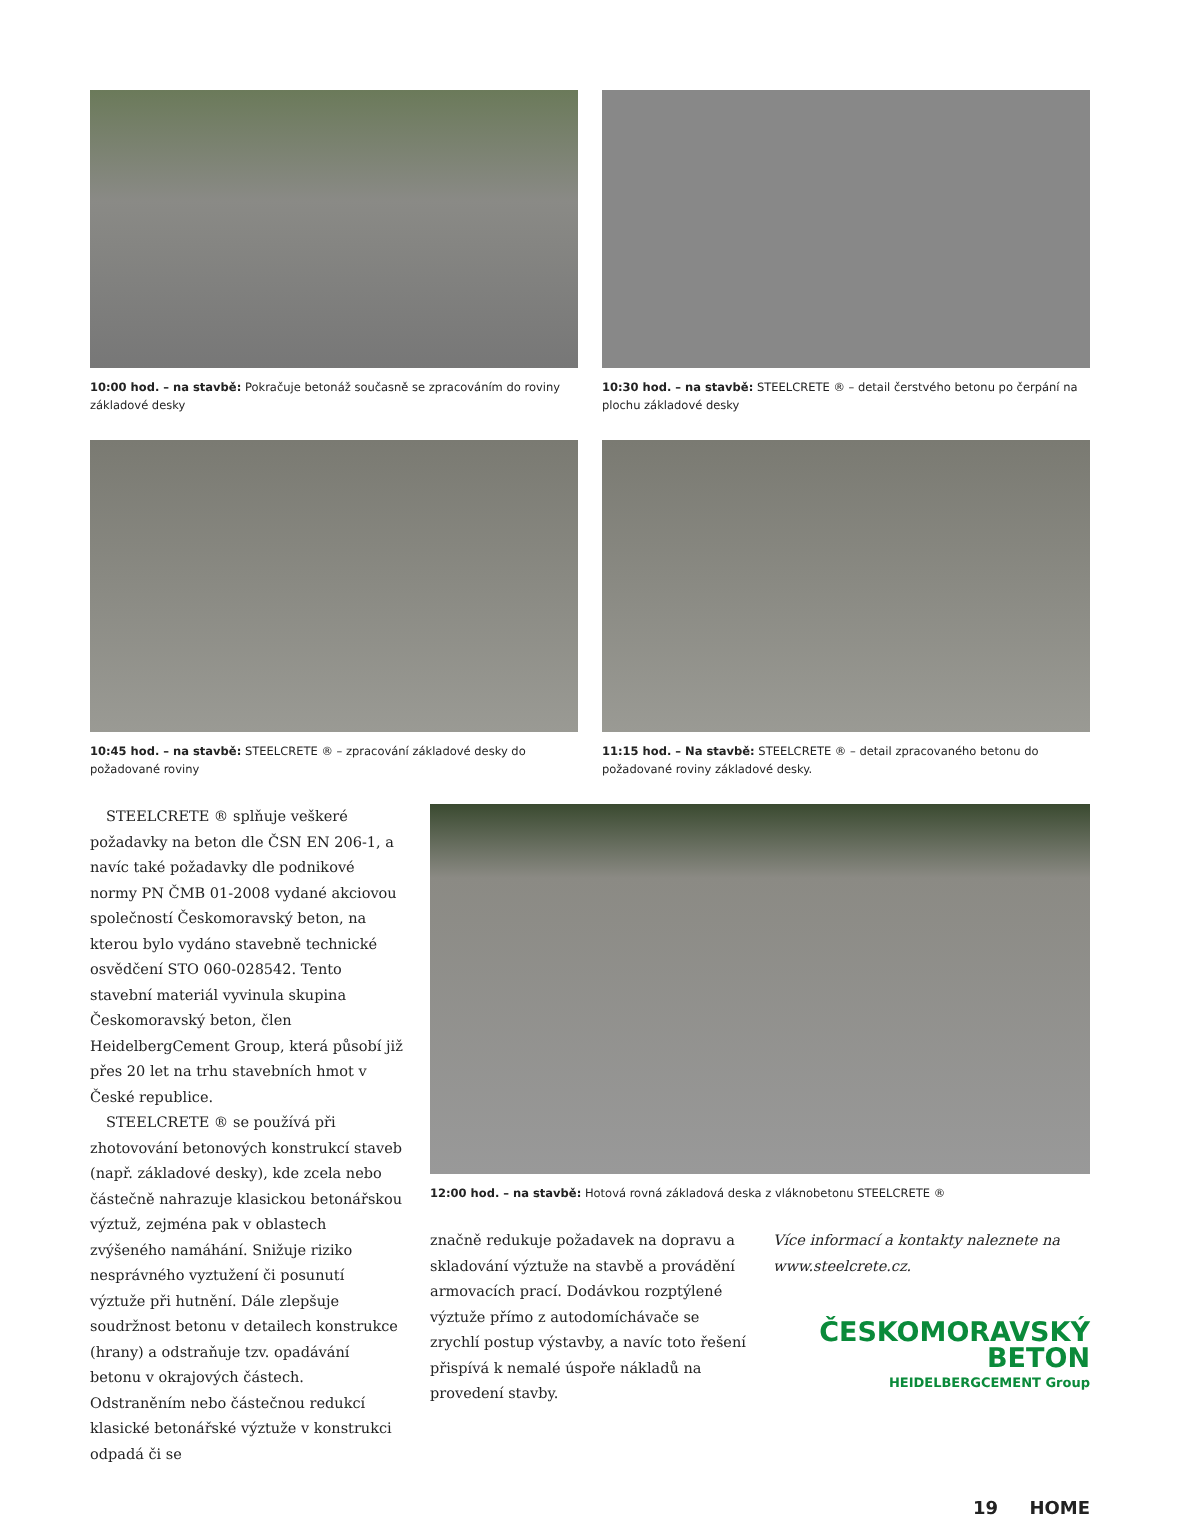10:00 hod. – na stavbě: Pokračuje betonáž současně se zpracováním do roviny základové desky
10:30 hod. – na stavbě: STEELCRETE ® – detail čerstvého betonu po čerpání na plochu základové desky
10:45 hod. – na stavbě: STEELCRETE ® – zpracování základové desky do požadované roviny
11:15 hod. – Na stavbě: STEELCRETE ® – detail zpracovaného betonu do požadované roviny základové desky.
STEELCRETE ® splňuje veškeré požadavky na beton dle ČSN EN 206-1, a navíc také požadavky dle podnikové normy PN ČMB 01-2008 vydané akciovou společností Českomoravský beton, na kterou bylo vydáno stavebně technické osvědčení STO 060-028542. Tento stavební materiál vyvinula skupina Českomoravský beton, člen HeidelbergCement Group, která působí již přes 20 let na trhu stavebních hmot v České republice.
STEELCRETE ® se používá při zhotovování betonových konstrukcí staveb (např. základové desky), kde zcela nebo částečně nahrazuje klasickou betonářskou výztuž, zejména pak v oblastech zvýšeného namáhání. Snižuje riziko nesprávného vyztužení či posunutí výztuže při hutnění. Dále zlepšuje soudržnost betonu v detailech konstrukce (hrany) a odstraňuje tzv. opadávání betonu v okrajových částech. Odstraněním nebo částečnou redukcí klasické betonářské výztuže v konstrukci odpadá či se
12:00 hod. – na stavbě: Hotová rovná základová deska z vláknobetonu STEELCRETE ®
značně redukuje požadavek na dopravu a skladování výztuže na stavbě a provádění armovacích prací. Dodávkou rozptýlené výztuže přímo z autodomíchávače se zrychlí postup výstavby, a navíc toto řešení přispívá k nemalé úspoře nákladů na provedení stavby.
Více informací a kontakty naleznete na www.steelcrete.cz.
ČESKOMORAVSKÝ
BETON
HEIDELBERGCEMENT Group
19 HOME